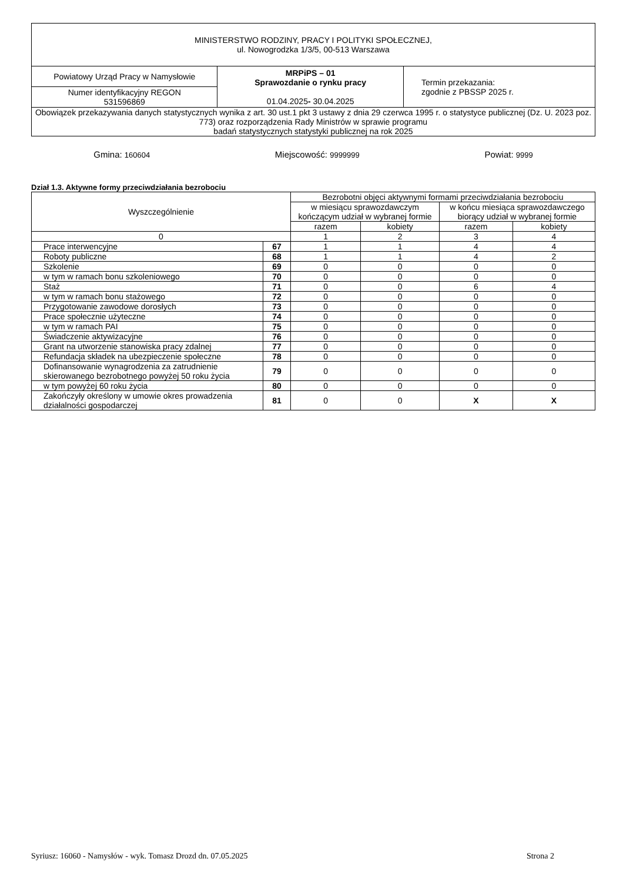| MINISTERSTWO RODZINY, PRACY I POLITYKI SPOŁECZNEJ, ul. Nowogrodzka 1/3/5, 00-513 Warszawa | | |
| Powiatowy Urząd Pracy w Namysłowie | MRPiPS – 01 Sprawozdanie o rynku pracy 01.04.2025 - 30.04.2025 | Termin przekazania: zgodnie z PBSSP 2025 r. |
| Numer identyfikacyjny REGON 531596869 | | |
| Obowiązek przekazywania danych statystycznych wynika z art. 30 ust.1 pkt 3 ustawy z dnia 29 czerwca 1995 r. o statystyce publicznej (Dz. U. 2023 poz. 773) oraz rozporządzenia Rady Ministrów w sprawie programu badań statystycznych statystyki publicznej na rok 2025 | | |
Gmina: 160604 Miejscowość: 9999999 Powiat: 9999
Dział 1.3. Aktywne formy przeciwdziałania bezrobociu
| Wyszczególnienie | | Bezrobotni objęci aktywnymi formami przeciwdziałania bezrobociu | | | |
| --- | --- | --- | --- | --- | --- |
| | | w miesiącu sprawozdawczym kończącym udział w wybranej formie | | w końcu miesiąca sprawozdawczego biorący udział w wybranej formie | |
| | | razem | kobiety | razem | kobiety |
| 0 | | 1 | 2 | 3 | 4 |
| Prace interwencyjne | 67 | 1 | 1 | 4 | 4 |
| Roboty publiczne | 68 | 1 | 1 | 4 | 2 |
| Szkolenie | 69 | 0 | 0 | 0 | 0 |
| w tym w ramach bonu szkoleniowego | 70 | 0 | 0 | 0 | 0 |
| Staż | 71 | 0 | 0 | 6 | 4 |
| w tym w ramach bonu stażowego | 72 | 0 | 0 | 0 | 0 |
| Przygotowanie zawodowe dorosłych | 73 | 0 | 0 | 0 | 0 |
| Prace społecznie użyteczne | 74 | 0 | 0 | 0 | 0 |
| w tym w ramach PAI | 75 | 0 | 0 | 0 | 0 |
| Świadczenie aktywizacyjne | 76 | 0 | 0 | 0 | 0 |
| Grant na utworzenie stanowiska pracy zdalnej | 77 | 0 | 0 | 0 | 0 |
| Refundacja składek na ubezpieczenie społeczne | 78 | 0 | 0 | 0 | 0 |
| Dofinansowanie wynagrodzenia za zatrudnienie skierowanego bezrobotnego powyżej 50 roku życia | 79 | 0 | 0 | 0 | 0 |
| w tym powyżej 60 roku życia | 80 | 0 | 0 | 0 | 0 |
| Zakończyły określony w umowie okres prowadzenia działalności gospodarczej | 81 | 0 | 0 | X | X |
Syriusz: 16060 - Namysłów - wyk. Tomasz Drozd dn. 07.05.2025 Strona 2